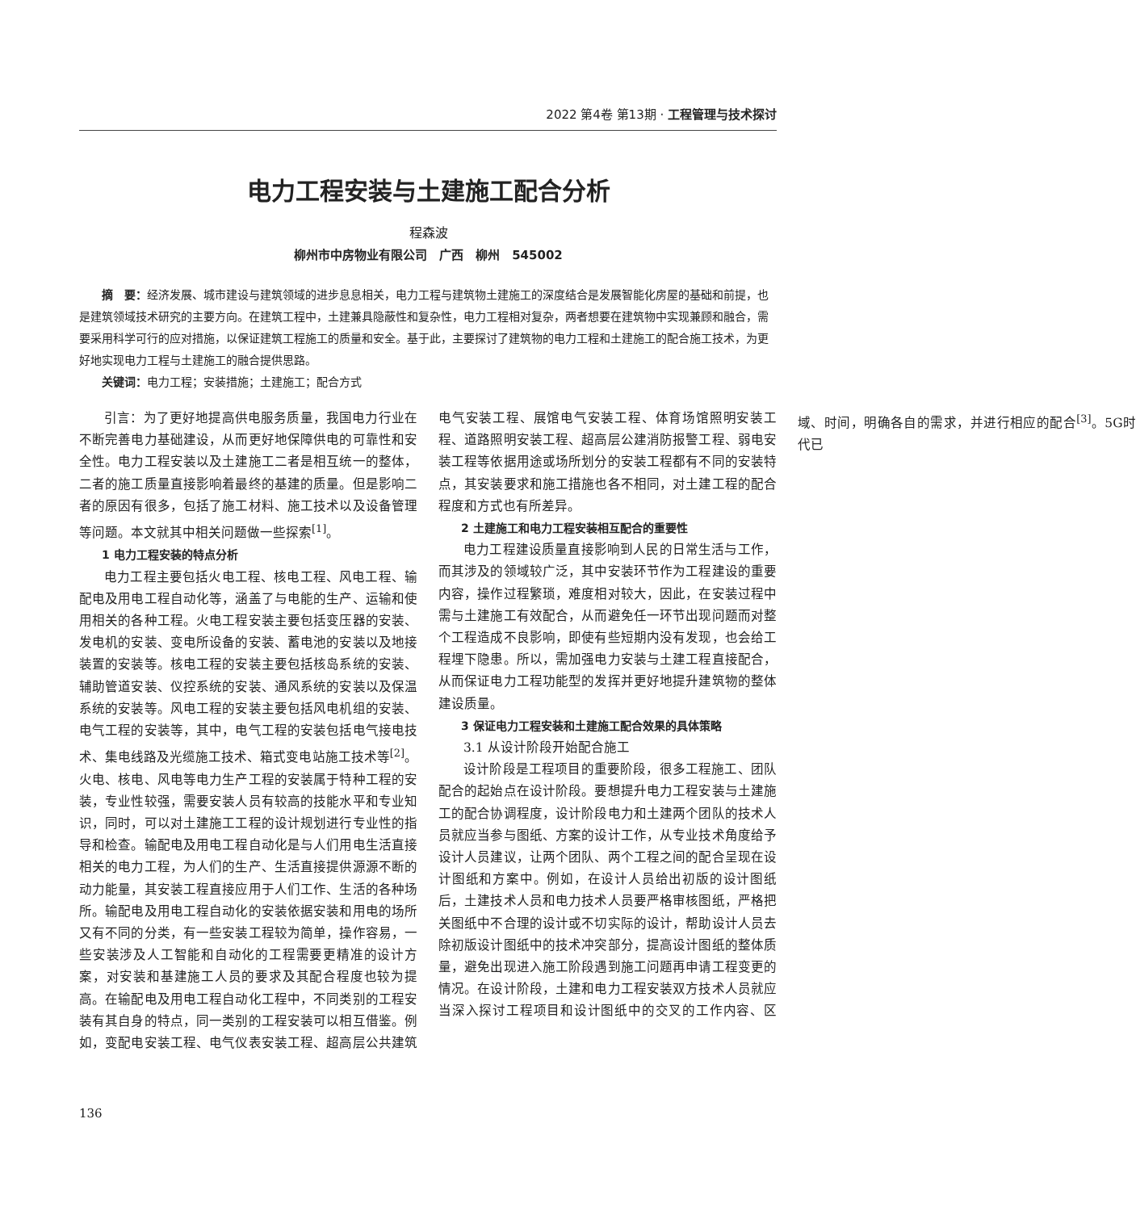2022 第4卷 第13期 · 工程管理与技术探讨
电力工程安装与土建施工配合分析
程森波
柳州市中房物业有限公司　广西　柳州　545002
摘　要：经济发展、城市建设与建筑领域的进步息息相关，电力工程与建筑物土建施工的深度结合是发展智能化房屋的基础和前提，也是建筑领域技术研究的主要方向。在建筑工程中，土建兼具隐蔽性和复杂性，电力工程相对复杂，两者想要在建筑物中实现兼顾和融合，需要采用科学可行的应对措施，以保证建筑工程施工的质量和安全。基于此，主要探讨了建筑物的电力工程和土建施工的配合施工技术，为更好地实现电力工程与土建施工的融合提供思路。
关键词：电力工程；安装措施；土建施工；配合方式
引言：为了更好地提高供电服务质量，我国电力行业在不断完善电力基础建设，从而更好地保障供电的可靠性和安全性。电力工程安装以及土建施工二者是相互统一的整体，二者的施工质量直接影响着最终的基建的质量。但是影响二者的原因有很多，包括了施工材料、施工技术以及设备管理等问题。本文就其中相关问题做一些探索<sup>[1]</sup>。
1 电力工程安装的特点分析
电力工程主要包括火电工程、核电工程、风电工程、输配电及用电工程自动化等，涵盖了与电能的生产、运输和使用相关的各种工程。火电工程安装主要包括变压器的安装、发电机的安装、变电所设备的安装、蓄电池的安装以及地接装置的安装等。核电工程的安装主要包括核岛系统的安装、辅助管道安装、仪控系统的安装、通风系统的安装以及保温系统的安装等。风电工程的安装主要包括风电机组的安装、电气工程的安装等，其中，电气工程的安装包括电气接电技术、集电线路及光缆施工技术、箱式变电站施工技术等<sup>[2]</sup>。火电、核电、风电等电力生产工程的安装属于特种工程的安装，专业性较强，需要安装人员有较高的技能水平和专业知识，同时，可以对土建施工工程的设计规划进行专业性的指导和检查。输配电及用电工程自动化是与人们用电生活直接相关的电力工程，为人们的生产、生活直接提供源源不断的动力能量，其安装工程直接应用于人们工作、生活的各种场所。输配电及用电工程自动化的安装依据安装和用电的场所又有不同的分类，有一些安装工程较为简单，操作容易，一些安装涉及人工智能和自动化的工程需要更精准的设计方案，对安装和基建施工人员的要求及其配合程度也较为提高。在输配电及用电工程自动化工程中，不同类别的工程安装有其自身的特点，同一类别的工程安装可以相互借鉴。例如，变配电安装工程、电气仪表安装工程、超高层公共建筑电气安装工程、展馆电气安装工程、体育场馆照明安装工程、道路照明安装工程、超高层公建消防报警工程、弱电安装工程等依据用途或场所划分的安装工程都有不同的安装特点，其安装要求和施工措施也各不相同，对土建工程的配合程度和方式也有所差异。
2 土建施工和电力工程安装相互配合的重要性
电力工程建设质量直接影响到人民的日常生活与工作，而其涉及的领域较广泛，其中安装环节作为工程建设的重要内容，操作过程繁琐，难度相对较大，因此，在安装过程中需与土建施工有效配合，从而避免任一环节出现问题而对整个工程造成不良影响，即使有些短期内没有发现，也会给工程埋下隐患。所以，需加强电力安装与土建工程直接配合，从而保证电力工程功能型的发挥并更好地提升建筑物的整体建设质量。
3 保证电力工程安装和土建施工配合效果的具体策略
3.1 从设计阶段开始配合施工
设计阶段是工程项目的重要阶段，很多工程施工、团队配合的起始点在设计阶段。要想提升电力工程安装与土建施工的配合协调程度，设计阶段电力和土建两个团队的技术人员就应当参与图纸、方案的设计工作，从专业技术角度给予设计人员建议，让两个团队、两个工程之间的配合呈现在设计图纸和方案中。例如，在设计人员给出初版的设计图纸后，土建技术人员和电力技术人员要严格审核图纸，严格把关图纸中不合理的设计或不切实际的设计，帮助设计人员去除初版设计图纸中的技术冲突部分，提高设计图纸的整体质量，避免出现进入施工阶段遇到施工问题再申请工程变更的情况。在设计阶段，土建和电力工程安装双方技术人员就应当深入探讨工程项目和设计图纸中的交叉的工作内容、区域、时间，明确各自的需求，并进行相应的配合<sup>[3]</sup>。5G时代已
136